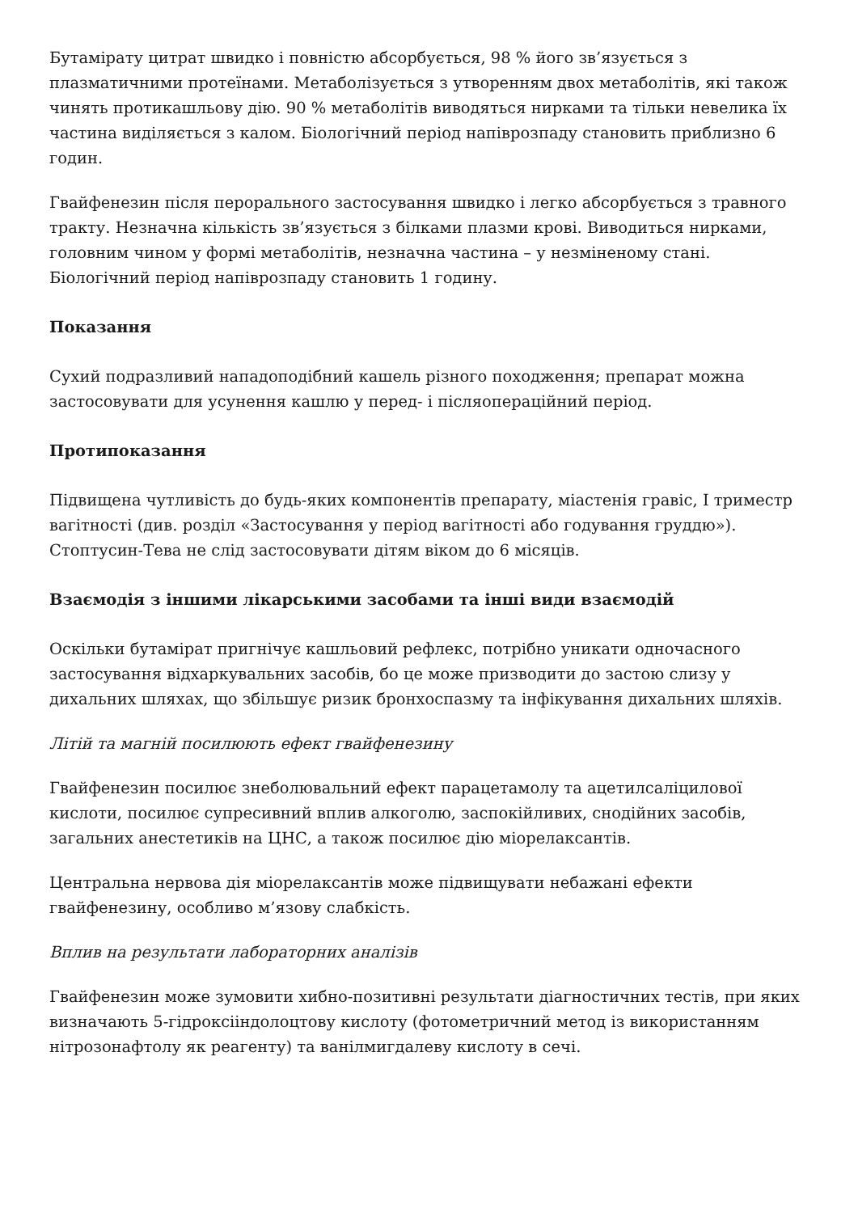Бутамірату цитрат швидко і повністю абсорбується, 98 % його зв’язується з плазматичними протеїнами. Метаболізується з утворенням двох метаболітів, які також чинять протикашльову дію. 90 % метаболітів виводяться нирками та тільки невелика їх частина виділяється з калом. Біологічний період напіврозпаду становить приблизно 6 годин.
Гвайфенезин після перорального застосування швидко і легко абсорбується з травного тракту. Незначна кількість зв’язується з білками плазми крові. Виводиться нирками, головним чином у формі метаболітів, незначна частина – у незміненому стані. Біологічний період напіврозпаду становить 1 годину.
Показання
Сухий подразливий нападоподібний кашель різного походження; препарат можна застосовувати для усунення кашлю у перед- і післяопераційний період.
Протипоказання
Підвищена чутливість до будь-яких компонентів препарату, міастенія гравіс, І триместр вагітності (див. розділ «Застосування у період вагітності або годування груддю»). Стоптусин-Тева не слід застосовувати дітям віком до 6 місяців.
Взаємодія з іншими лікарськими засобами та інші види взаємодій
Оскільки бутамірат пригнічує кашльовий рефлекс, потрібно уникати одночасного застосування відхаркувальних засобів, бо це може призводити до застою слизу у дихальних шляхах, що збільшує ризик бронхоспазму та інфікування дихальних шляхів.
Літій та магній посилюють ефект гвайфенезину
Гвайфенезин посилює знеболювальний ефект парацетамолу та ацетилсаліцилової кислоти, посилює супресивний вплив алкоголю, заспокійливих, снодійних засобів, загальних анестетиків на ЦНС, а також посилює дію міорелаксантів.
Центральна нервова дія міорелаксантів може підвищувати небажані ефекти гвайфенезину, особливо м’язову слабкість.
Вплив на результати лабораторних аналізів
Гвайфенезин може зумовити хибно-позитивні результати діагностичних тестів, при яких визначають 5-гідроксііндолоцтову кислоту (фотометричний метод із використанням нітрозонафтолу як реагенту) та ванілмигдалеву кислоту в сечі.